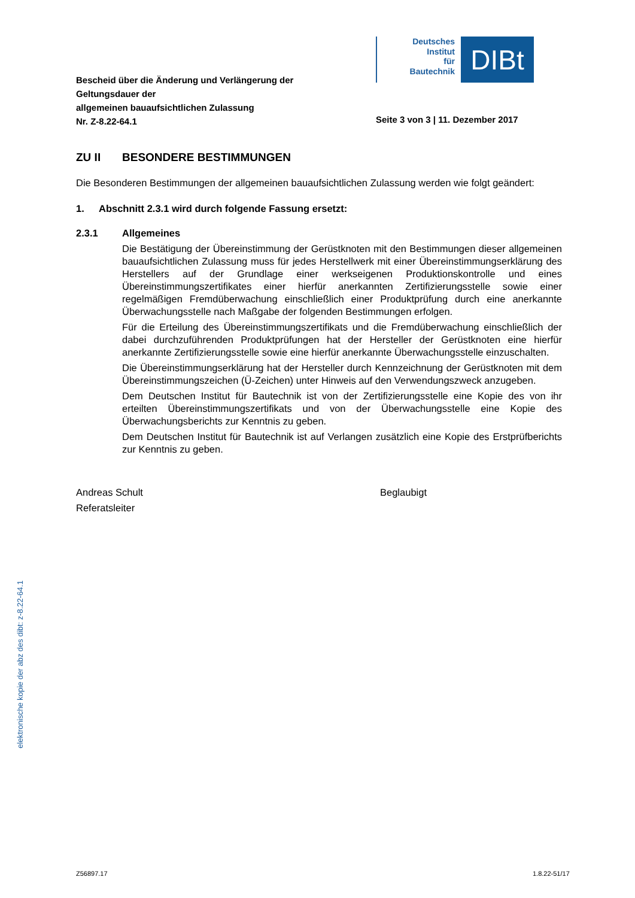Bescheid über die Änderung und Verlängerung der
Geltungsdauer der
allgemeinen bauaufsichtlichen Zulassung
Nr. Z-8.22-64.1
Deutsches
Institut
für
Bautechnik
DIBt
Seite 3 von 3 | 11. Dezember 2017
ZU II BESONDERE BESTIMMUNGEN
Die Besonderen Bestimmungen der allgemeinen bauaufsichtlichen Zulassung werden wie folgt geändert:
1. Abschnitt 2.3.1 wird durch folgende Fassung ersetzt:
2.3.1 Allgemeines
Die Bestätigung der Übereinstimmung der Gerüstknoten mit den Bestimmungen dieser allgemeinen bauaufsichtlichen Zulassung muss für jedes Herstellwerk mit einer Übereinstimmungserklärung des Herstellers auf der Grundlage einer werkseigenen Produktionskontrolle und eines Übereinstimmungszertifikates einer hierfür anerkannten Zertifizierungsstelle sowie einer regelmäßigen Fremdüberwachung einschließlich einer Produktprüfung durch eine anerkannte Überwachungsstelle nach Maßgabe der folgenden Bestimmungen erfolgen.
Für die Erteilung des Übereinstimmungszertifikats und die Fremdüberwachung einschließlich der dabei durchzuführenden Produktprüfungen hat der Hersteller der Gerüstknoten eine hierfür anerkannte Zertifizierungsstelle sowie eine hierfür anerkannte Überwachungsstelle einzuschalten.
Die Übereinstimmungserklärung hat der Hersteller durch Kennzeichnung der Gerüstknoten mit dem Übereinstimmungszeichen (Ü-Zeichen) unter Hinweis auf den Verwendungszweck anzugeben.
Dem Deutschen Institut für Bautechnik ist von der Zertifizierungsstelle eine Kopie des von ihr erteilten Übereinstimmungszertifikats und von der Überwachungsstelle eine Kopie des Überwachungsberichts zur Kenntnis zu geben.
Dem Deutschen Institut für Bautechnik ist auf Verlangen zusätzlich eine Kopie des Erstprüfberichts zur Kenntnis zu geben.
Andreas Schult
Referatsleiter
Beglaubigt
elektronische kopie der abz des dibt: z-8.22-64.1
Z56897.17 1.8.22-51/17